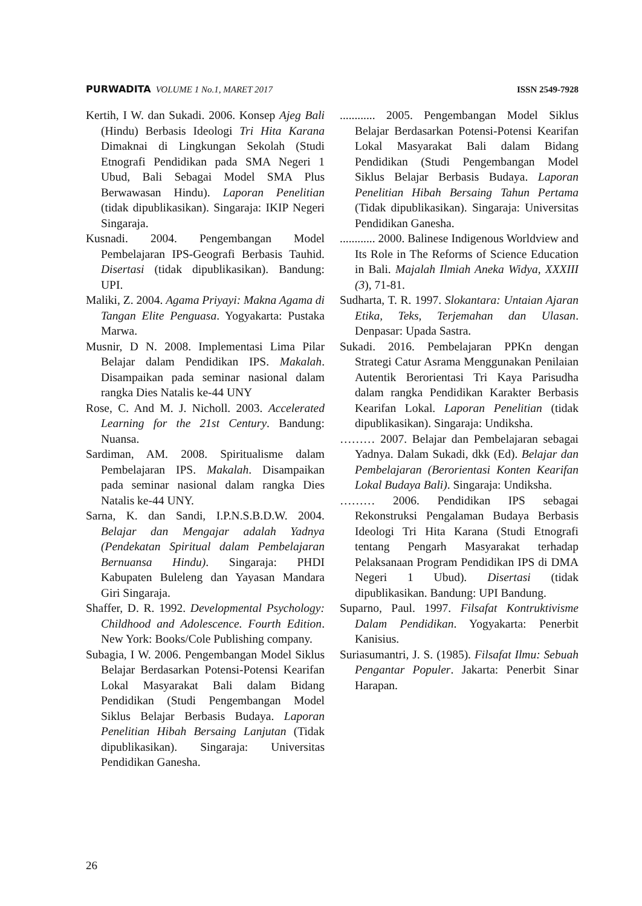PURWADITA VOLUME 1 No.1, MARET 2017
ISSN 2549-7928
Kertih, I W. dan Sukadi. 2006. Konsep Ajeg Bali (Hindu) Berbasis Ideologi Tri Hita Karana Dimaknai di Lingkungan Sekolah (Studi Etnografi Pendidikan pada SMA Negeri 1 Ubud, Bali Sebagai Model SMA Plus Berwawasan Hindu). Laporan Penelitian (tidak dipublikasikan). Singaraja: IKIP Negeri Singaraja.
Kusnadi. 2004. Pengembangan Model Pembelajaran IPS-Geografi Berbasis Tauhid. Disertasi (tidak dipublikasikan). Bandung: UPI.
Maliki, Z. 2004. Agama Priyayi: Makna Agama di Tangan Elite Penguasa. Yogyakarta: Pustaka Marwa.
Musnir, D N. 2008. Implementasi Lima Pilar Belajar dalam Pendidikan IPS. Makalah. Disampaikan pada seminar nasional dalam rangka Dies Natalis ke-44 UNY
Rose, C. And M. J. Nicholl. 2003. Accelerated Learning for the 21st Century. Bandung: Nuansa.
Sardiman, AM. 2008. Spiritualisme dalam Pembelajaran IPS. Makalah. Disampaikan pada seminar nasional dalam rangka Dies Natalis ke-44 UNY.
Sarna, K. dan Sandi, I.P.N.S.B.D.W. 2004. Belajar dan Mengajar adalah Yadnya (Pendekatan Spiritual dalam Pembelajaran Bernuansa Hindu). Singaraja: PHDI Kabupaten Buleleng dan Yayasan Mandara Giri Singaraja.
Shaffer, D. R. 1992. Developmental Psychology: Childhood and Adolescence. Fourth Edition. New York: Books/Cole Publishing company.
Subagia, I W. 2006. Pengembangan Model Siklus Belajar Berdasarkan Potensi-Potensi Kearifan Lokal Masyarakat Bali dalam Bidang Pendidikan (Studi Pengembangan Model Siklus Belajar Berbasis Budaya. Laporan Penelitian Hibah Bersaing Lanjutan (Tidak dipublikasikan). Singaraja: Universitas Pendidikan Ganesha.
............ 2005. Pengembangan Model Siklus Belajar Berdasarkan Potensi-Potensi Kearifan Lokal Masyarakat Bali dalam Bidang Pendidikan (Studi Pengembangan Model Siklus Belajar Berbasis Budaya. Laporan Penelitian Hibah Bersaing Tahun Pertama (Tidak dipublikasikan). Singaraja: Universitas Pendidikan Ganesha.
............ 2000. Balinese Indigenous Worldview and Its Role in The Reforms of Science Education in Bali. Majalah Ilmiah Aneka Widya, XXXIII (3), 71-81.
Sudharta, T. R. 1997. Slokantara: Untaian Ajaran Etika, Teks, Terjemahan dan Ulasan. Denpasar: Upada Sastra.
Sukadi. 2016. Pembelajaran PPKn dengan Strategi Catur Asrama Menggunakan Penilaian Autentik Berorientasi Tri Kaya Parisudha dalam rangka Pendidikan Karakter Berbasis Kearifan Lokal. Laporan Penelitian (tidak dipublikasikan). Singaraja: Undiksha.
……… 2007. Belajar dan Pembelajaran sebagai Yadnya. Dalam Sukadi, dkk (Ed). Belajar dan Pembelajaran (Berorientasi Konten Kearifan Lokal Budaya Bali). Singaraja: Undiksha.
……… 2006. Pendidikan IPS sebagai Rekonstruksi Pengalaman Budaya Berbasis Ideologi Tri Hita Karana (Studi Etnografi tentang Pengarh Masyarakat terhadap Pelaksanaan Program Pendidikan IPS di DMA Negeri 1 Ubud). Disertasi (tidak dipublikasikan. Bandung: UPI Bandung.
Suparno, Paul. 1997. Filsafat Kontruktivisme Dalam Pendidikan. Yogyakarta: Penerbit Kanisius.
Suriasumantri, J. S. (1985). Filsafat Ilmu: Sebuah Pengantar Populer. Jakarta: Penerbit Sinar Harapan.
26